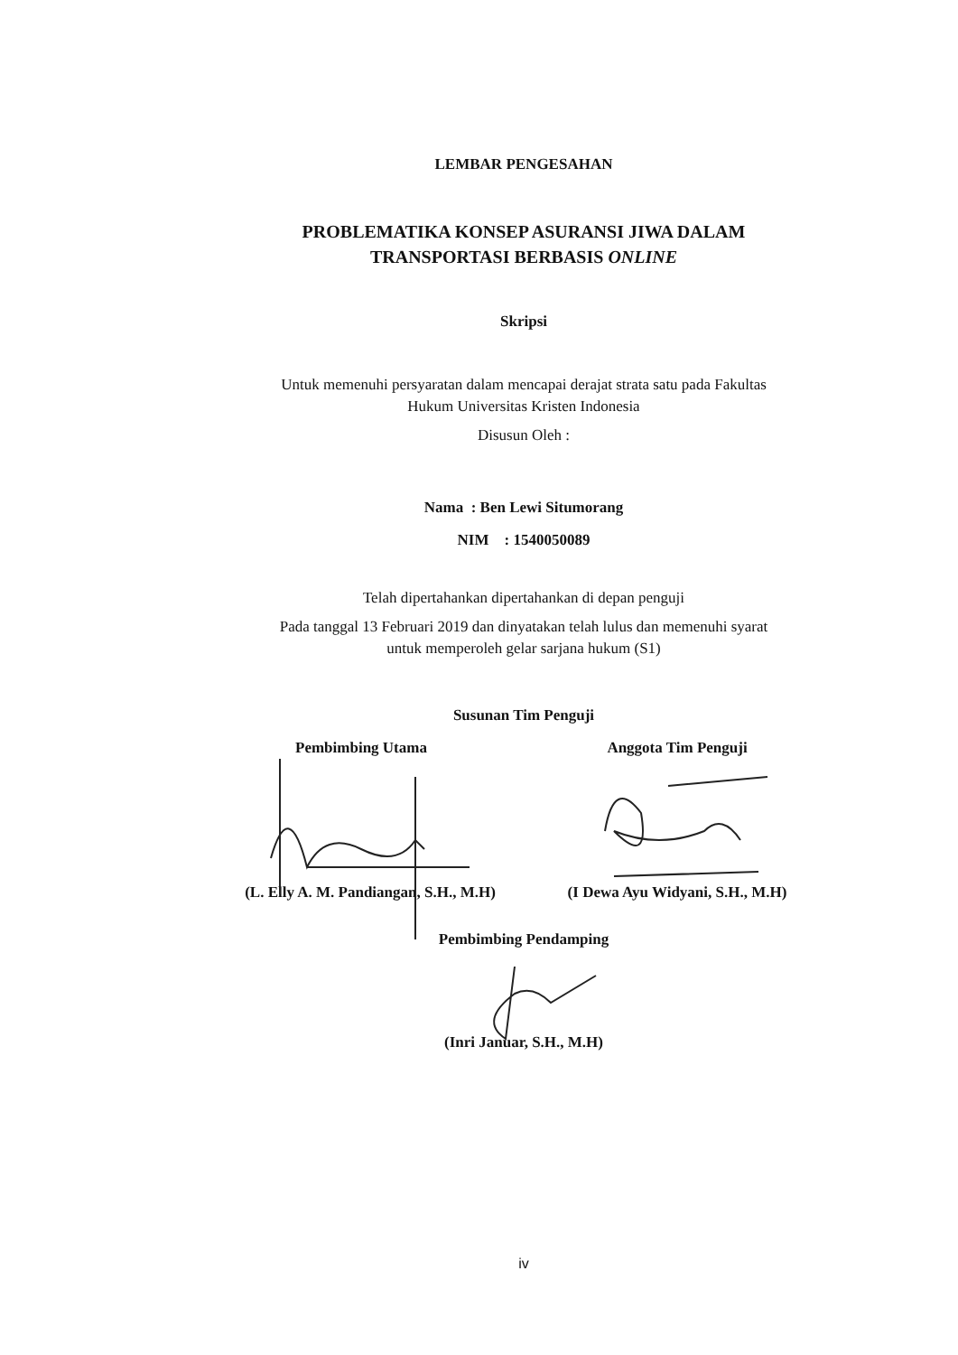LEMBAR PENGESAHAN
PROBLEMATIKA KONSEP ASURANSI JIWA DALAM
TRANSPORTASI BERBASIS ONLINE
Skripsi
Untuk memenuhi persyaratan dalam mencapai derajat strata satu pada Fakultas
Hukum Universitas Kristen Indonesia
Disusun Oleh :
Nama : Ben Lewi Situmorang
NIM : 1540050089
Telah dipertahankan dipertahankan di depan penguji
Pada tanggal 13 Februari 2019 dan dinyatakan telah lulus dan memenuhi syarat
untuk memperoleh gelar sarjana hukum (S1)
Susunan Tim Penguji
Pembimbing Utama
(L. Elly A. M. Pandiangan, S.H., M.H)
Anggota Tim Penguji
(I Dewa Ayu Widyani, S.H., M.H)
Pembimbing Pendamping
(Inri Januar, S.H., M.H)
iv